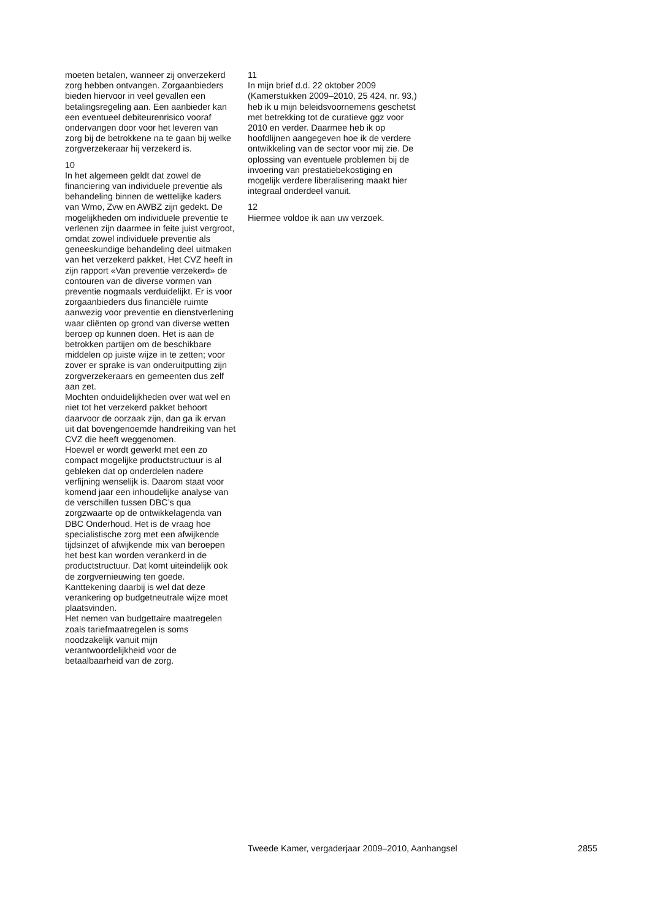moeten betalen, wanneer zij onverzekerd zorg hebben ontvangen. Zorgaanbieders bieden hiervoor in veel gevallen een betalingsregeling aan. Een aanbieder kan een eventueel debiteurenrisico vooraf ondervangen door voor het leveren van zorg bij de betrokkene na te gaan bij welke zorgverzekeraar hij verzekerd is.
10
In het algemeen geldt dat zowel de financiering van individuele preventie als behandeling binnen de wettelijke kaders van Wmo, Zvw en AWBZ zijn gedekt. De mogelijkheden om individuele preventie te verlenen zijn daarmee in feite juist vergroot, omdat zowel individuele preventie als geneeskundige behandeling deel uitmaken van het verzekerd pakket, Het CVZ heeft in zijn rapport «Van preventie verzekerd» de contouren van de diverse vormen van preventie nogmaals verduidelijkt. Er is voor zorgaanbieders dus financiële ruimte aanwezig voor preventie en dienstverlening waar cliënten op grond van diverse wetten beroep op kunnen doen. Het is aan de betrokken partijen om de beschikbare middelen op juiste wijze in te zetten; voor zover er sprake is van onderuitputting zijn zorgverzekeraars en gemeenten dus zelf aan zet.
Mochten onduidelijkheden over wat wel en niet tot het verzekerd pakket behoort daarvoor de oorzaak zijn, dan ga ik ervan uit dat bovengenoemde handreiking van het CVZ die heeft weggenomen.
Hoewel er wordt gewerkt met een zo compact mogelijke productstructuur is al gebleken dat op onderdelen nadere verfijning wenselijk is. Daarom staat voor komend jaar een inhoudelijke analyse van de verschillen tussen DBC’s qua zorgzwaarte op de ontwikkelagenda van DBC Onderhoud. Het is de vraag hoe specialistische zorg met een afwijkende tijdsinzet of afwijkende mix van beroepen het best kan worden verankerd in de productstructuur. Dat komt uiteindelijk ook de zorgvernieuwing ten goede. Kanttekening daarbij is wel dat deze verankering op budgetneutrale wijze moet plaatsvinden.
Het nemen van budgettaire maatregelen zoals tariefmaatregelen is soms noodzakelijk vanuit mijn verantwoordelijkheid voor de betaalbaarheid van de zorg.
11
In mijn brief d.d. 22 oktober 2009 (Kamerstukken 2009–2010, 25 424, nr. 93,) heb ik u mijn beleidsvoornemens geschetst met betrekking tot de curatieve ggz voor 2010 en verder. Daarmee heb ik op hoofdlijnen aangegeven hoe ik de verdere ontwikkeling van de sector voor mij zie. De oplossing van eventuele problemen bij de invoering van prestatiebekostiging en mogelijk verdere liberalisering maakt hier integraal onderdeel vanuit.
12
Hiermee voldoe ik aan uw verzoek.
Tweede Kamer, vergaderjaar 2009–2010, Aanhangsel 2855